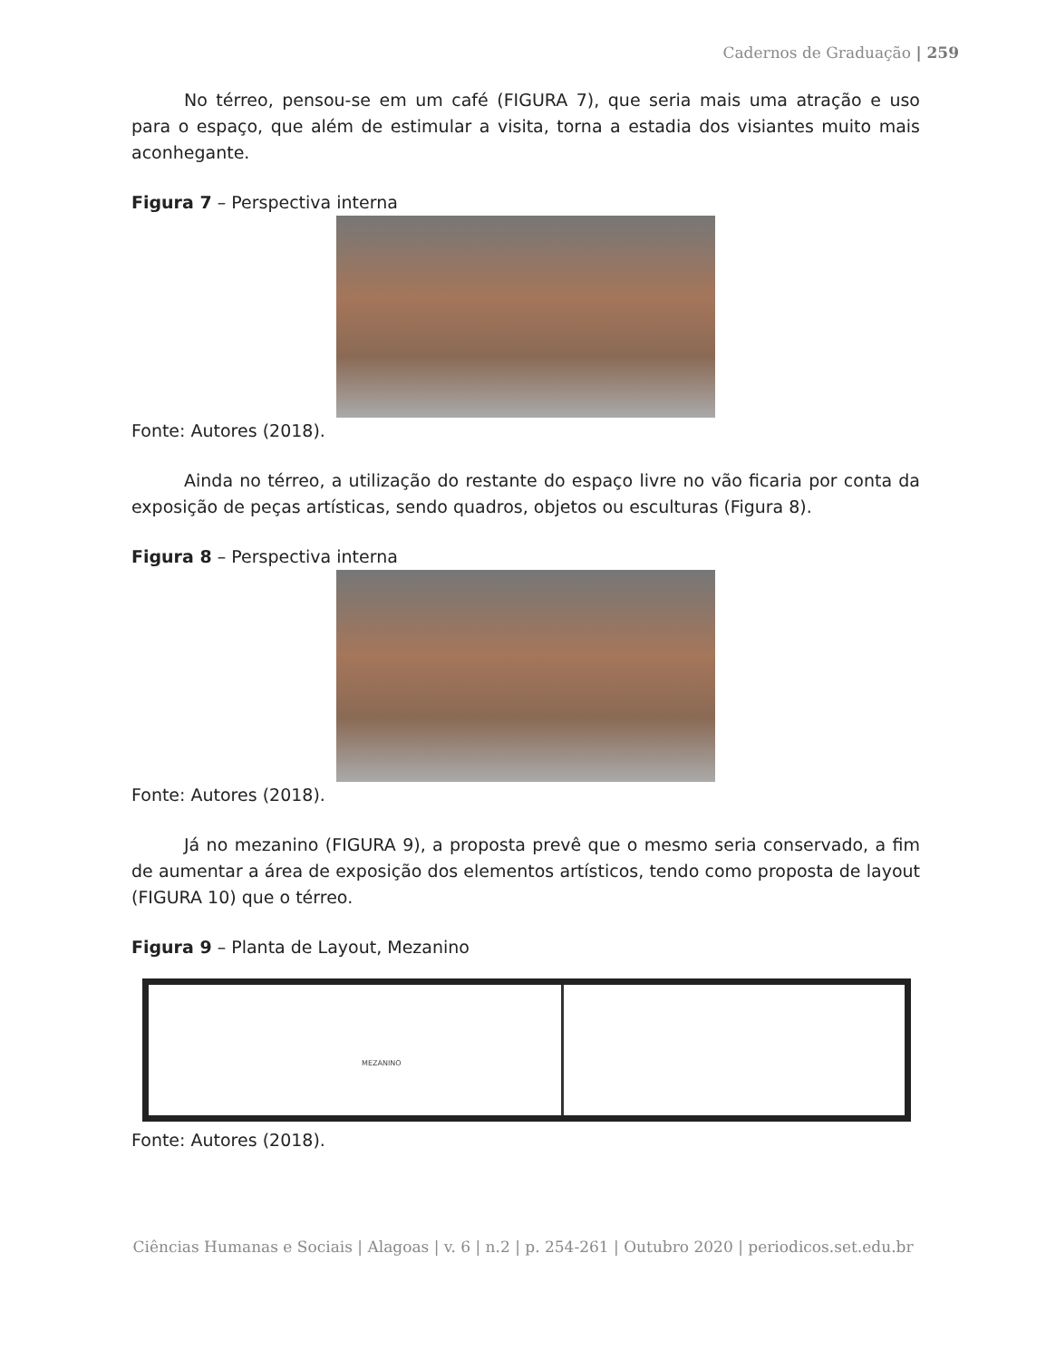Cadernos de Graduação | 259
No térreo, pensou-se em um café (FIGURA 7), que seria mais uma atração e uso para o espaço, que além de estimular a visita, torna a estadia dos visiantes muito mais aconhegante.
Figura 7 – Perspectiva interna
Fonte: Autores (2018).
Ainda no térreo, a utilização do restante do espaço livre no vão ficaria por conta da exposição de peças artísticas, sendo quadros, objetos ou esculturas (Figura 8).
Figura 8 – Perspectiva interna
Fonte: Autores (2018).
Já no mezanino (FIGURA 9), a proposta prevê que o mesmo seria conservado, a fim de aumentar a área de exposição dos elementos artísticos, tendo como proposta de layout (FIGURA 10) que o térreo.
Figura 9 – Planta de Layout, Mezanino
MEZANINO
Fonte: Autores (2018).
Ciências Humanas e Sociais | Alagoas | v. 6 | n.2 | p. 254-261 | Outubro 2020 | periodicos.set.edu.br